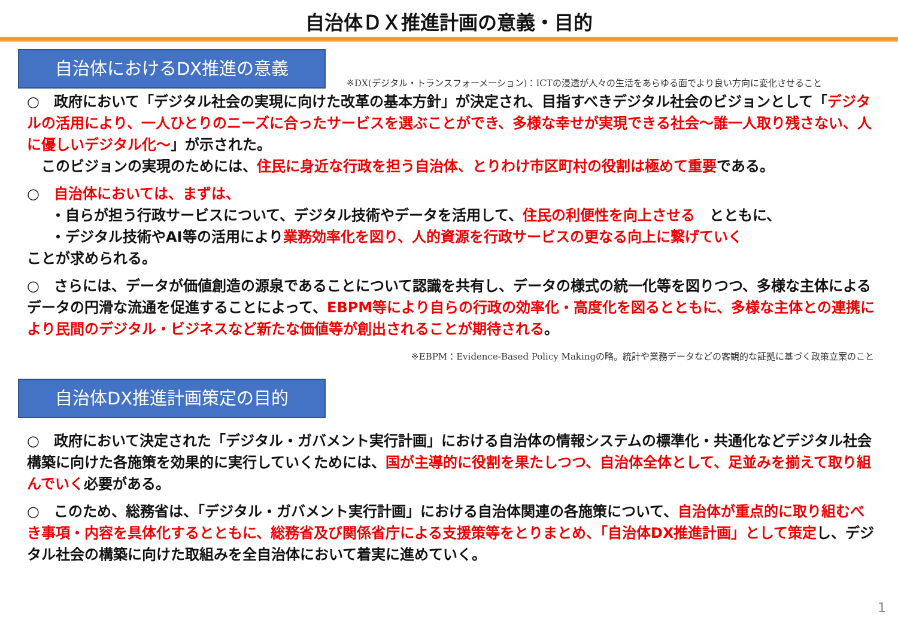自治体ＤＸ推進計画の意義・目的
自治体におけるDX推進の意義
※DX(デジタル・トランスフォーメーション)：ICTの浸透が人々の生活をあらゆる面でより良い方向に変化させること
○　政府において「デジタル社会の実現に向けた改革の基本方針」が決定され、目指すべきデジタル社会のビジョンとして「デジタルの活用により、一人ひとりのニーズに合ったサービスを選ぶことができ、多様な幸せが実現できる社会～誰一人取り残さない、人に優しいデジタル化～」が示された。
　このビジョンの実現のためには、住民に身近な行政を担う自治体、とりわけ市区町村の役割は極めて重要である。
○　自治体においては、まずは、
・自らが担う行政サービスについて、デジタル技術やデータを活用して、住民の利便性を向上させる　とともに、
・デジタル技術やAI等の活用により業務効率化を図り、人的資源を行政サービスの更なる向上に繋げていく
ことが求められる。
○　さらには、データが価値創造の源泉であることについて認識を共有し、データの様式の統一化等を図りつつ、多様な主体によるデータの円滑な流通を促進することによって、EBPM等により自らの行政の効率化・高度化を図るとともに、多様な主体との連携により民間のデジタル・ビジネスなど新たな価値等が創出されることが期待される。
※EBPM：Evidence-Based Policy Makingの略。統計や業務データなどの客観的な証拠に基づく政策立案のこと
自治体DX推進計画策定の目的
○　政府において決定された「デジタル・ガバメント実行計画」における自治体の情報システムの標準化・共通化などデジタル社会構築に向けた各施策を効果的に実行していくためには、国が主導的に役割を果たしつつ、自治体全体として、足並みを揃えて取り組んでいく必要がある。
○　このため、総務省は、「デジタル・ガバメント実行計画」における自治体関連の各施策について、自治体が重点的に取り組むべき事項・内容を具体化するとともに、総務省及び関係省庁による支援策等をとりまとめ、「自治体DX推進計画」として策定し、デジタル社会の構築に向けた取組みを全自治体において着実に進めていく。
1